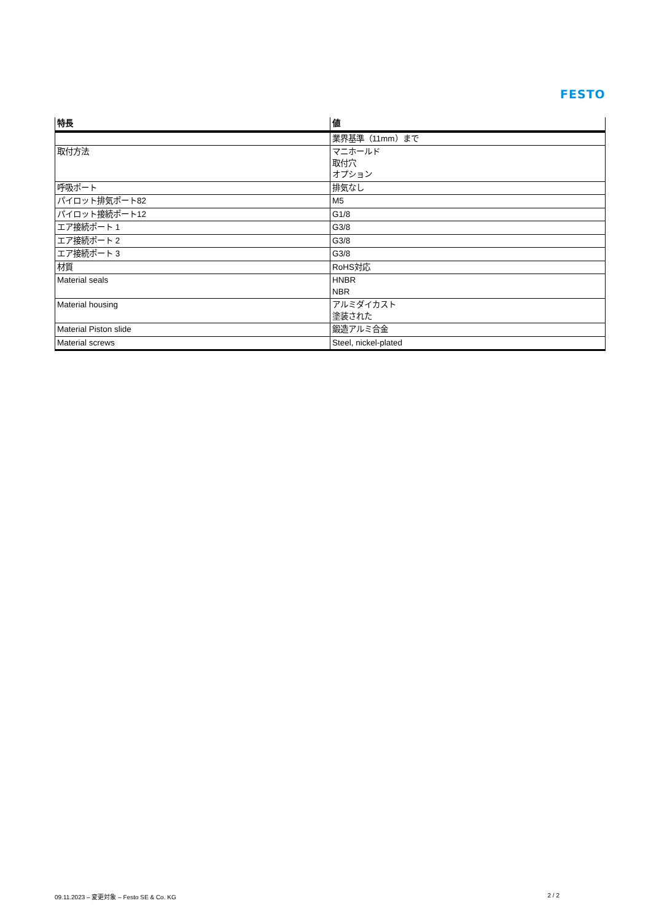FESTO
| 特長 | 値 |
| --- | --- |
| | 業界基準（11mm）まで |
| 取付方法 | マニホールド 取付穴 オプション |
| 呼吸ポート | 排気なし |
| パイロット排気ポート82 | M5 |
| パイロット接続ポート12 | G1/8 |
| エア接続ポート 1 | G3/8 |
| エア接続ポート 2 | G3/8 |
| エア接続ポート 3 | G3/8 |
| 材質 | RoHS対応 |
| Material seals | HNBR NBR |
| Material housing | アルミダイカスト 塗装された |
| Material Piston slide | 鍛造アルミ合金 |
| Material screws | Steel, nickel-plated |
09.11.2023 – 変更対象 – Festo SE & Co. KG 2 / 2